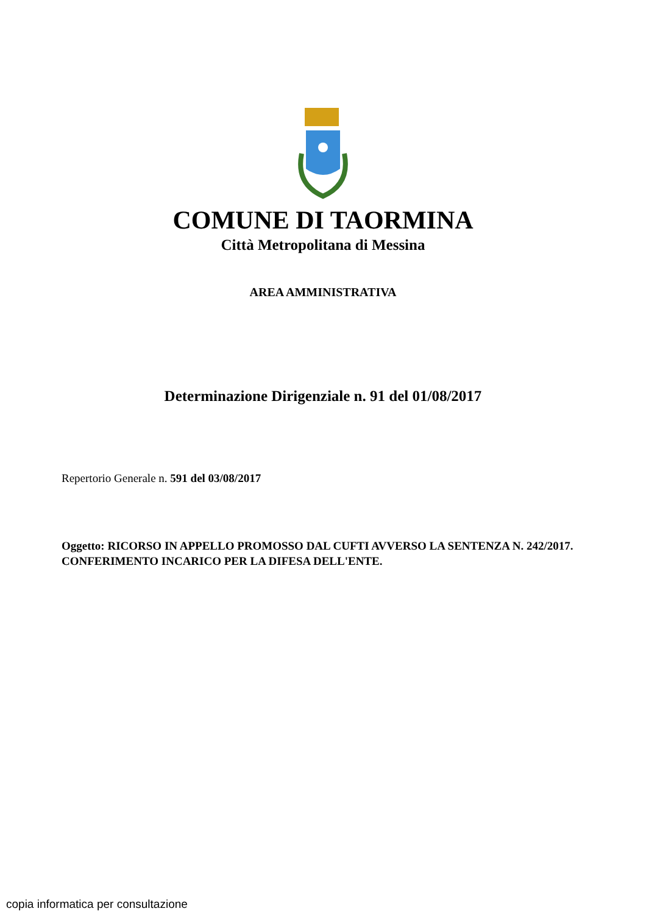COMUNE DI TAORMINA
Città Metropolitana di Messina
AREA AMMINISTRATIVA
Determinazione Dirigenziale n. 91 del 01/08/2017
Repertorio Generale n. 591 del 03/08/2017
Oggetto: RICORSO IN APPELLO PROMOSSO DAL CUFTI AVVERSO LA SENTENZA N. 242/2017. CONFERIMENTO INCARICO PER LA DIFESA DELL'ENTE.
copia informatica per consultazione